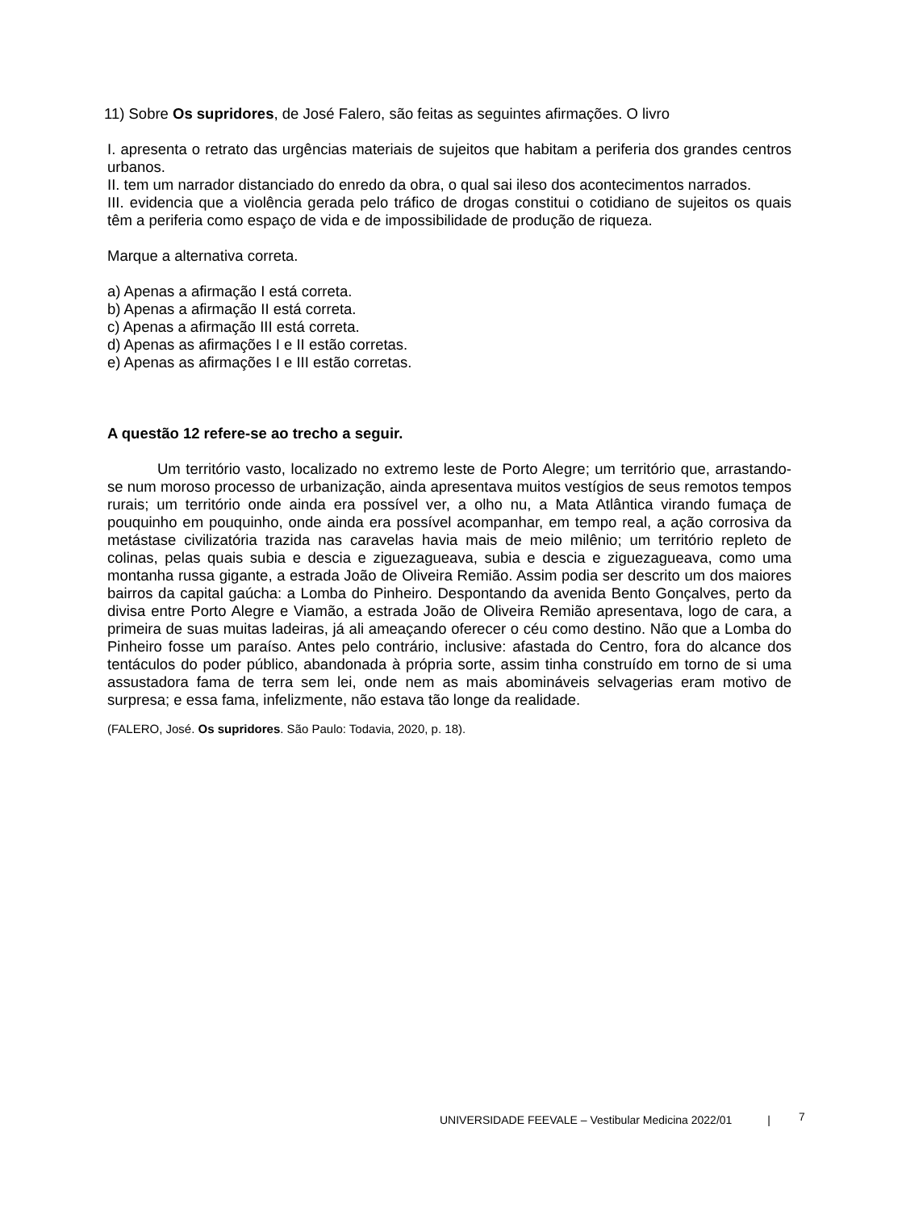11) Sobre Os supridores, de José Falero, são feitas as seguintes afirmações. O livro
I. apresenta o retrato das urgências materiais de sujeitos que habitam a periferia dos grandes centros urbanos.
II. tem um narrador distanciado do enredo da obra, o qual sai ileso dos acontecimentos narrados.
III. evidencia que a violência gerada pelo tráfico de drogas constitui o cotidiano de sujeitos os quais têm a periferia como espaço de vida e de impossibilidade de produção de riqueza.
Marque a alternativa correta.
a) Apenas a afirmação I está correta.
b) Apenas a afirmação II está correta.
c) Apenas a afirmação III está correta.
d) Apenas as afirmações I e II estão corretas.
e) Apenas as afirmações I e III estão corretas.
A questão 12 refere-se ao trecho a seguir.
Um território vasto, localizado no extremo leste de Porto Alegre; um território que, arrastando-se num moroso processo de urbanização, ainda apresentava muitos vestígios de seus remotos tempos rurais; um território onde ainda era possível ver, a olho nu, a Mata Atlântica virando fumaça de pouquinho em pouquinho, onde ainda era possível acompanhar, em tempo real, a ação corrosiva da metástase civilizatória trazida nas caravelas havia mais de meio milênio; um território repleto de colinas, pelas quais subia e descia e ziguezagueava, subia e descia e ziguezagueava, como uma montanha russa gigante, a estrada João de Oliveira Remião. Assim podia ser descrito um dos maiores bairros da capital gaúcha: a Lomba do Pinheiro. Despontando da avenida Bento Gonçalves, perto da divisa entre Porto Alegre e Viamão, a estrada João de Oliveira Remião apresentava, logo de cara, a primeira de suas muitas ladeiras, já ali ameaçando oferecer o céu como destino. Não que a Lomba do Pinheiro fosse um paraíso. Antes pelo contrário, inclusive: afastada do Centro, fora do alcance dos tentáculos do poder público, abandonada à própria sorte, assim tinha construído em torno de si uma assustadora fama de terra sem lei, onde nem as mais abomináveis selvagerias eram motivo de surpresa; e essa fama, infelizmente, não estava tão longe da realidade.
(FALERO, José. Os supridores. São Paulo: Todavia, 2020, p. 18).
UNIVERSIDADE FEEVALE – Vestibular Medicina 2022/01 |
7